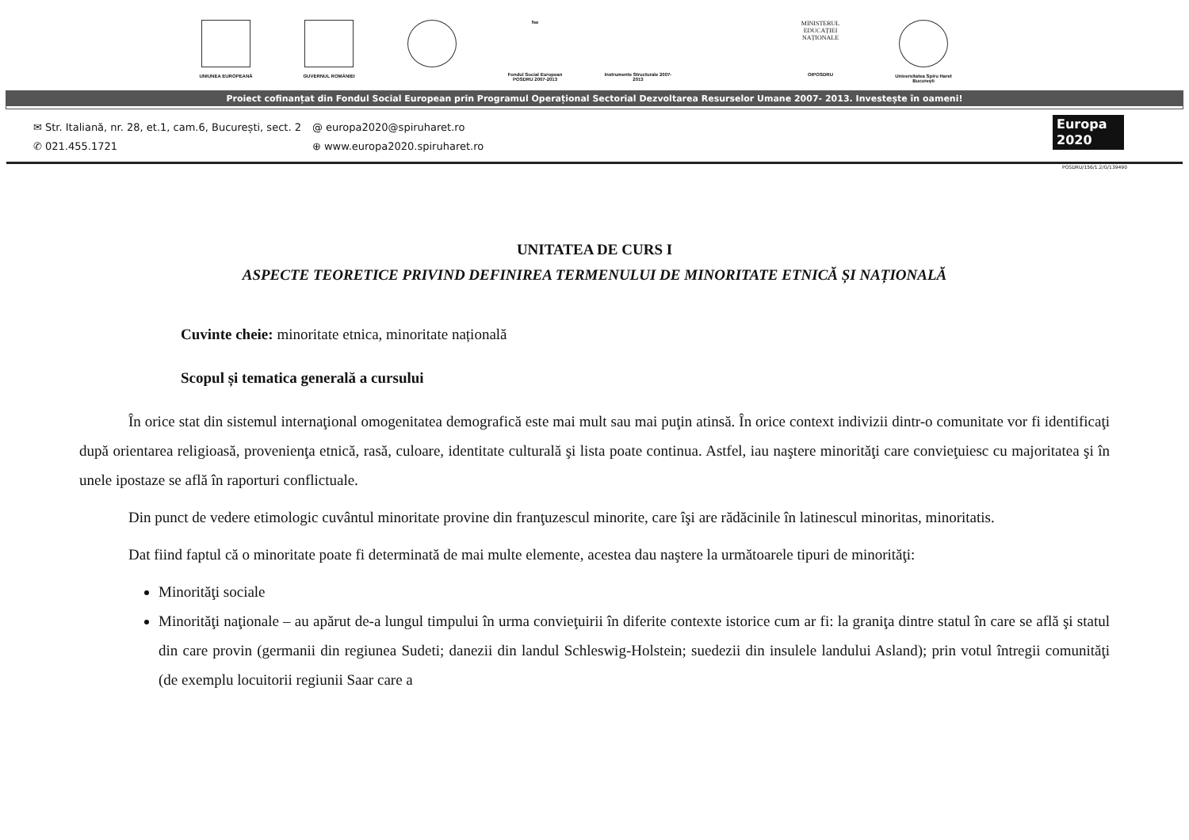UNIUNEA EUROPEANĂ GUVERNUL ROMÂNIEI
fse
Fondul Social European POSDRU 2007-2013
Instrumente Structurale 2007-2013
MINISTERUL EDUCAȚIEI NAȚIONALE
OIPOSDRU
Universitatea Spiru Haret București
Proiect cofinanțat din Fondul Social European prin Programul Operațional Sectorial Dezvoltarea Resurselor Umane 2007- 2013. Investește în oameni!
✉ Str. Italiană, nr. 28, et.1, cam.6, București, sect. 2
✆ 021.455.1721
@ europa2020@spiruharet.ro
⊕ www.europa2020.spiruharet.ro
Europa 2020
POSDRU/156/1.2/G/139490
UNITATEA DE CURS I
ASPECTE TEORETICE PRIVIND DEFINIREA TERMENULUI DE MINORITATE ETNICĂ ȘI NAȚIONALĂ
Cuvinte cheie: minoritate etnica, minoritate națională
Scopul și tematica generală a cursului
În orice stat din sistemul internaţional omogenitatea demografică este mai mult sau mai puţin atinsă. În orice context indivizii dintr-o comunitate vor fi identificaţi după orientarea religioasă, provenienţa etnică, rasă, culoare, identitate culturală şi lista poate continua. Astfel, iau naştere minorităţi care convieţuiesc cu majoritatea şi în unele ipostaze se află în raporturi conflictuale.
Din punct de vedere etimologic cuvântul minoritate provine din franţuzescul minorite, care îşi are rădăcinile în latinescul minoritas, minoritatis.
Dat fiind faptul că o minoritate poate fi determinată de mai multe elemente, acestea dau naştere la următoarele tipuri de minorităţi:
Minorităţi sociale
Minorităţi naţionale – au apărut de-a lungul timpului în urma convieţuirii în diferite contexte istorice cum ar fi: la graniţa dintre statul în care se află şi statul din care provin (germanii din regiunea Sudeti; danezii din landul Schleswig-Holstein; suedezii din insulele landului Asland); prin votul întregii comunităţi (de exemplu locuitorii regiunii Saar care a